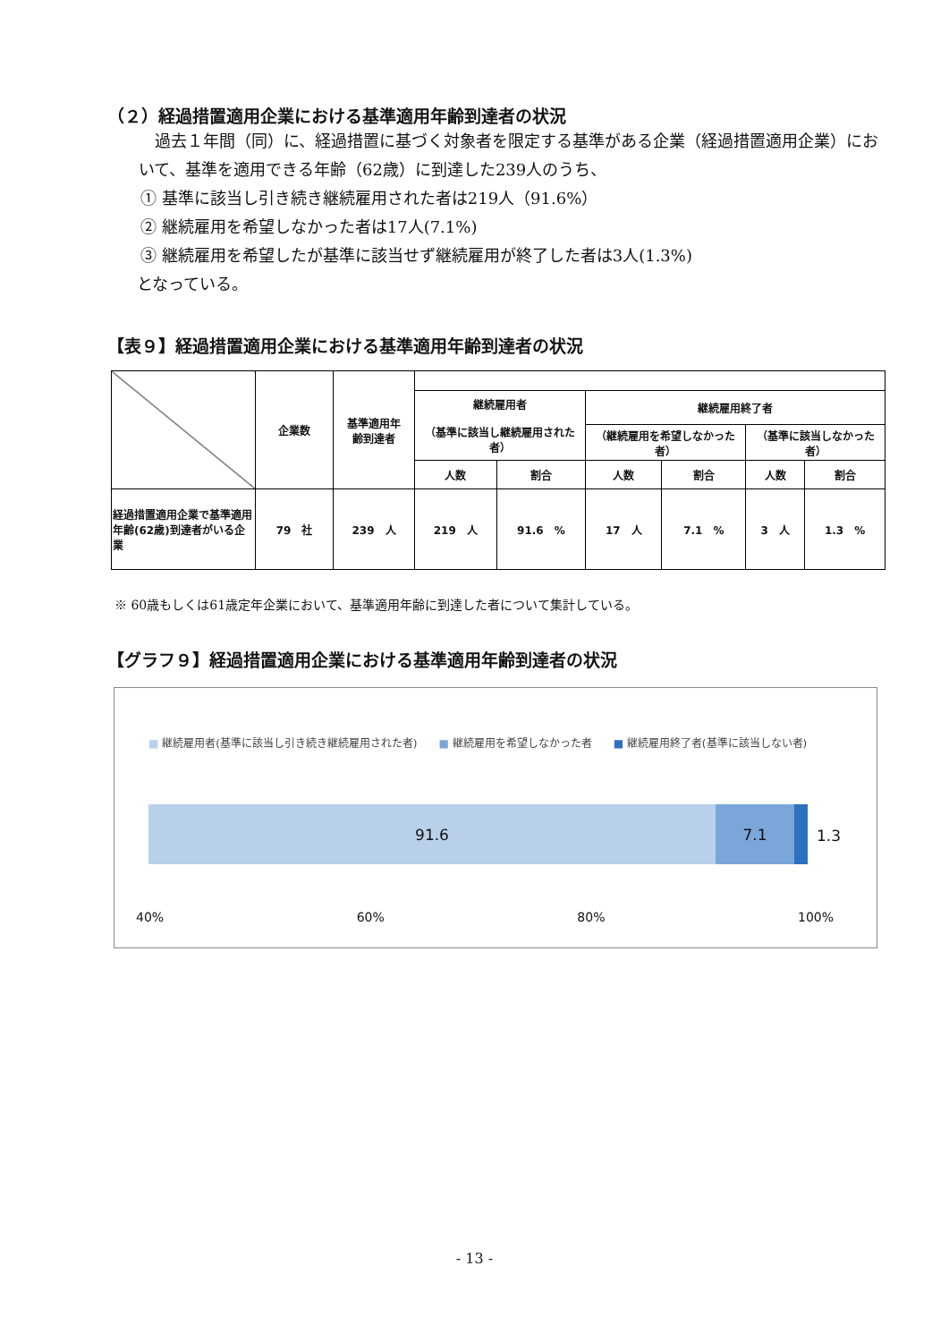（２）経過措置適用企業における基準適用年齢到達者の状況
過去１年間（同）に、経過措置に基づく対象者を限定する基準がある企業（経過措置適用企業）において、基準を適用できる年齢（62歳）に到達した239人のうち、
① 基準に該当し引き続き継続雇用された者は219人（91.6%）
② 継続雇用を希望しなかった者は17人(7.1%)
③ 継続雇用を希望したが基準に該当せず継続雇用が終了した者は3人(1.3%)
となっている。
【表９】経過措置適用企業における基準適用年齢到達者の状況
| | 企業数 | 基準適用年 齢到達者 | | | | | | |
| | | | 継続雇用者 （基準に該当し継続雇用された者） | | 継続雇用終了者 | | | |
| | | | | | （継続雇用を希望しなかった者） | | （基準に該当しなかった者） | |
| | | | 人数 | 割合 | 人数 | 割合 | 人数 | 割合 |
| 経過措置適用企業で基準適用年齢(62歳)到達者がいる企業 | 79 社 | 239 人 | 219 人 | 91.6 % | 17 人 | 7.1 % | 3 人 | 1.3 % |
※ 60歳もしくは61歳定年企業において、基準適用年齢に到達した者について集計している。
【グラフ９】経過措置適用企業における基準適用年齢到達者の状況
■ 継続雇用者(基準に該当し引き続き継続雇用された者)　　■ 継続雇用を希望しなかった者　　■ 継続雇用終了者(基準に該当しない者)
91.6 7.1
1.3
40% 60% 80% 100%
- 13 -